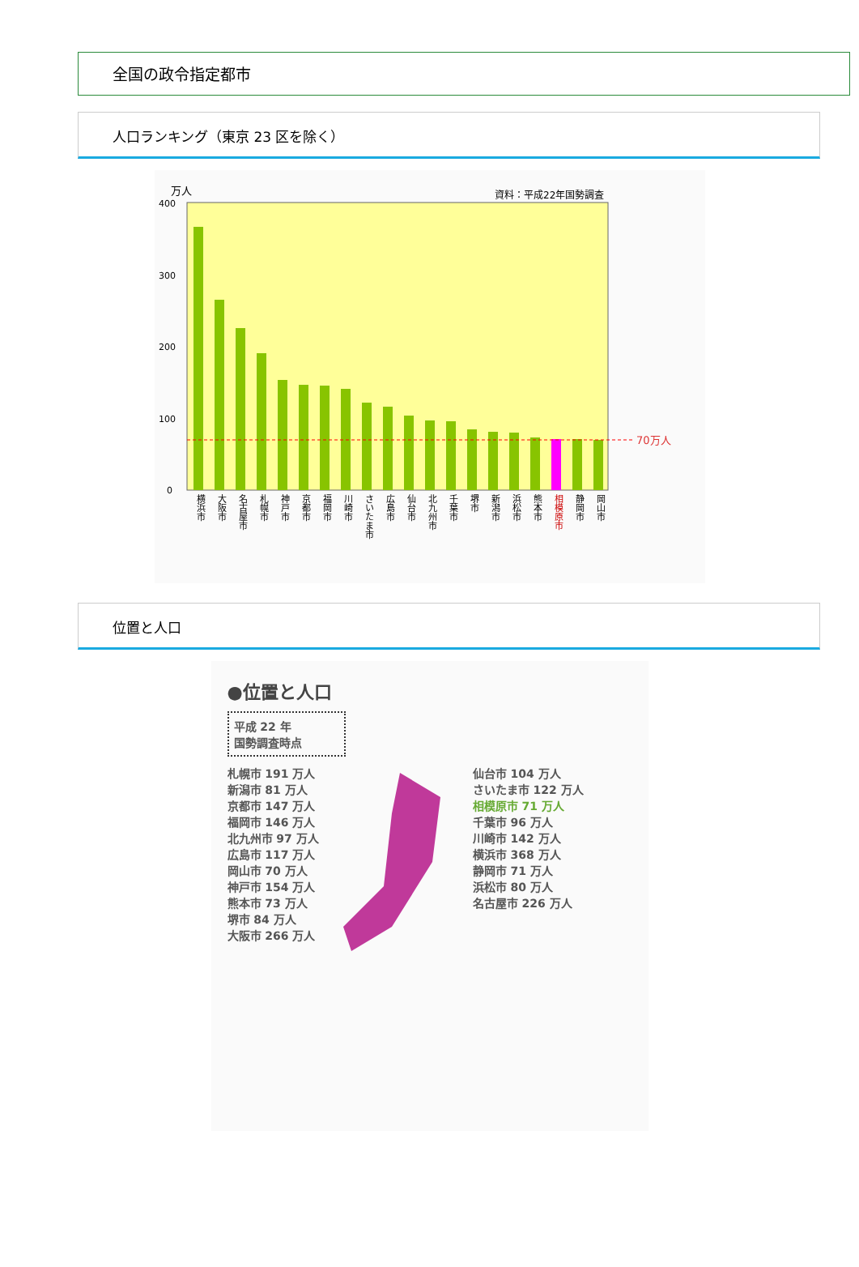全国の政令指定都市
人口ランキング（東京 23 区を除く）
万人
資料：平成22年国勢調査
400
300
200
100
0
70万人
横浜市 大阪市 名古屋市 札幌市 神戸市 京都市 福岡市 川崎市 さいたま市 広島市 仙台市 北九州市 千葉市 堺市 新潟市 浜松市 熊本市 相模原市 静岡市 岡山市
位置と人口
●位置と人口
平成 22 年
国勢調査時点
札幌市 191 万人
新潟市 81 万人
京都市 147 万人
福岡市 146 万人
北九州市 97 万人
広島市 117 万人
岡山市 70 万人
神戸市 154 万人
熊本市 73 万人
堺市 84 万人
大阪市 266 万人
仙台市 104 万人
さいたま市 122 万人
相模原市 71 万人
千葉市 96 万人
川崎市 142 万人
横浜市 368 万人
静岡市 71 万人
浜松市 80 万人
名古屋市 226 万人